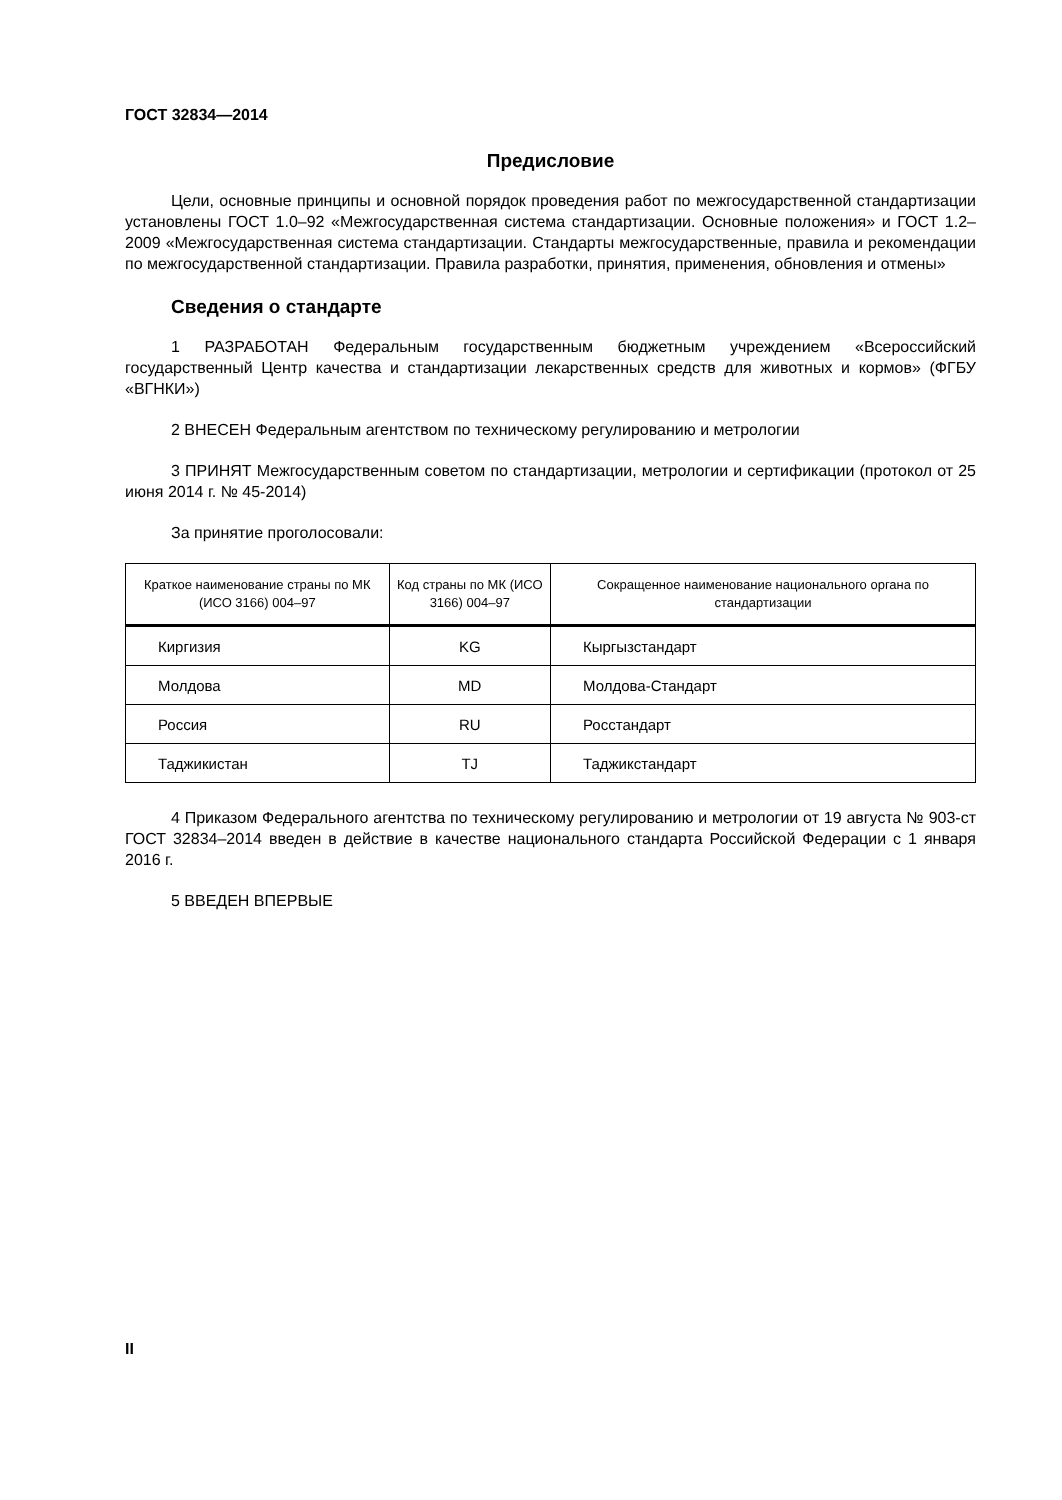ГОСТ 32834—2014
Предисловие
Цели, основные принципы и основной порядок проведения работ по межгосударственной стандартизации установлены ГОСТ 1.0–92 «Межгосударственная система стандартизации. Основные положения» и ГОСТ 1.2–2009 «Межгосударственная система стандартизации. Стандарты межгосударственные, правила и рекомендации по межгосударственной стандартизации. Правила разработки, принятия, применения, обновления и отмены»
Сведения о стандарте
1 РАЗРАБОТАН Федеральным государственным бюджетным учреждением «Всероссийский государственный Центр качества и стандартизации лекарственных средств для животных и кормов» (ФГБУ «ВГНКИ»)
2 ВНЕСЕН Федеральным агентством по техническому регулированию и метрологии
3 ПРИНЯТ Межгосударственным советом по стандартизации, метрологии и сертификации (протокол от 25 июня 2014 г. № 45-2014)
За принятие проголосовали:
| Краткое наименование страны по МК (ИСО 3166) 004–97 | Код страны по МК (ИСО 3166) 004–97 | Сокращенное наименование национального органа по стандартизации |
| --- | --- | --- |
| Киргизия | KG | Кыргызстандарт |
| Молдова | MD | Молдова-Стандарт |
| Россия | RU | Росстандарт |
| Таджикистан | TJ | Таджикстандарт |
4 Приказом Федерального агентства по техническому регулированию и метрологии от 19 августа № 903-ст ГОСТ 32834–2014 введен в действие в качестве национального стандарта Российской Федерации с 1 января 2016 г.
5 ВВЕДЕН ВПЕРВЫЕ
II